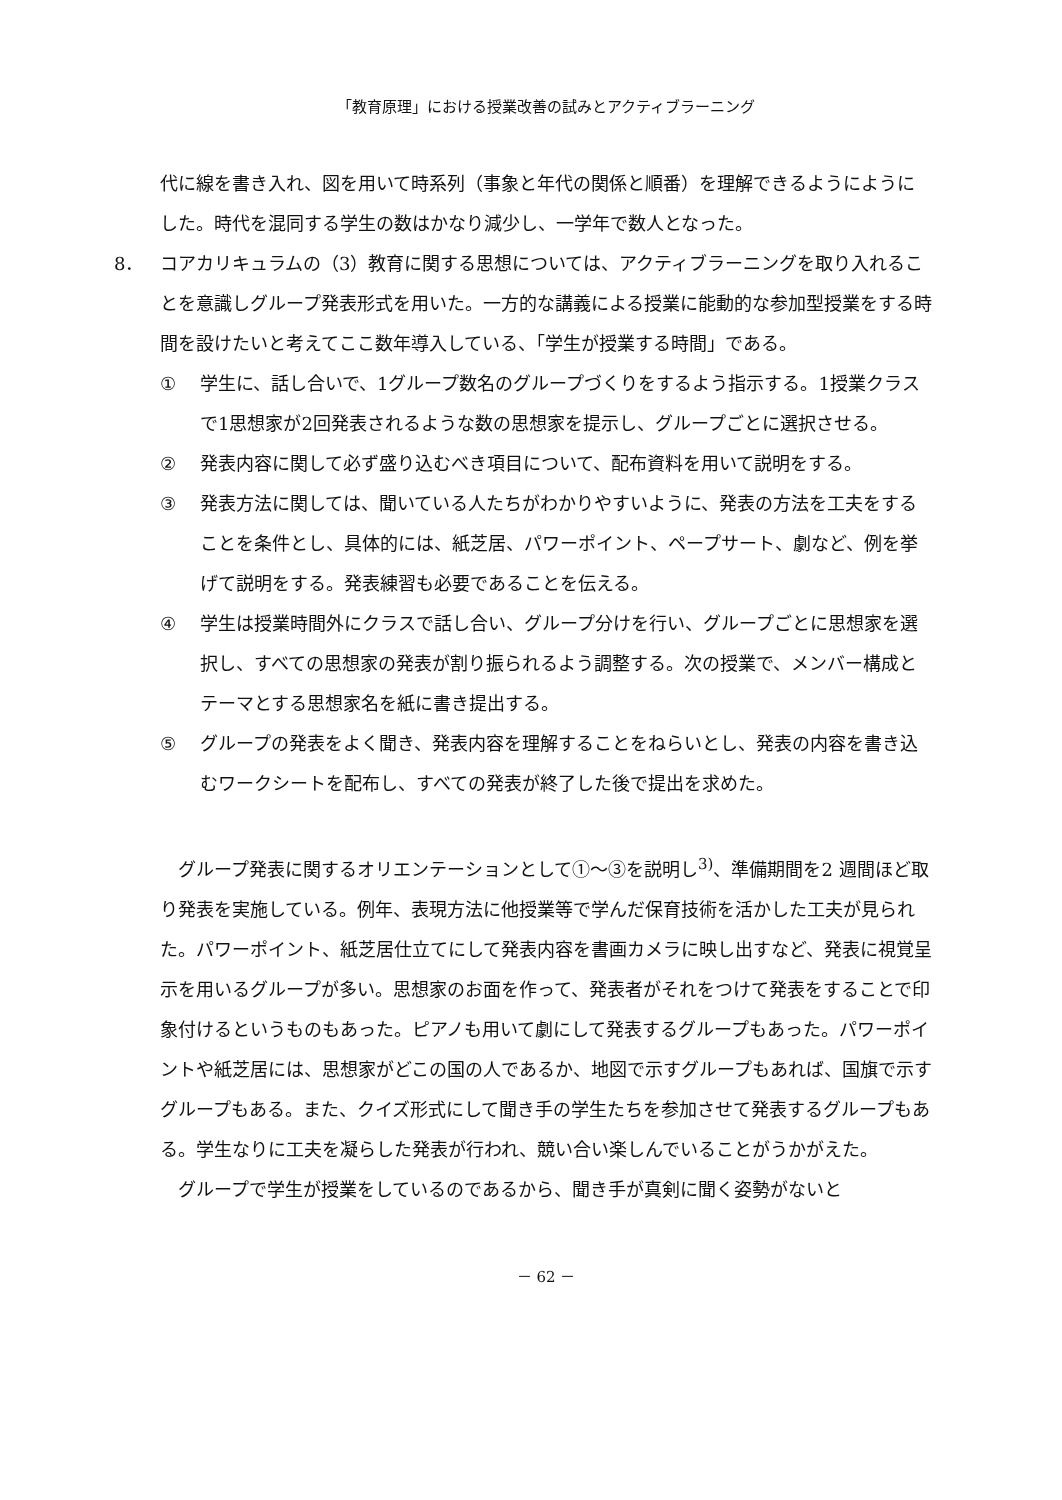「教育原理」における授業改善の試みとアクティブラーニング
代に線を書き入れ、図を用いて時系列（事象と年代の関係と順番）を理解できるようにようにした。時代を混同する学生の数はかなり減少し、一学年で数人となった。
8． コアカリキュラムの（3）教育に関する思想については、アクティブラーニングを取り入れることを意識しグループ発表形式を用いた。一方的な講義による授業に能動的な参加型授業をする時間を設けたいと考えてここ数年導入している、「学生が授業する時間」である。
① 学生に、話し合いで、1グループ数名のグループづくりをするよう指示する。1授業クラスで1思想家が2回発表されるような数の思想家を提示し、グループごとに選択させる。
② 発表内容に関して必ず盛り込むべき項目について、配布資料を用いて説明をする。
③ 発表方法に関しては、聞いている人たちがわかりやすいように、発表の方法を工夫をすることを条件とし、具体的には、紙芝居、パワーポイント、ペープサート、劇など、例を挙げて説明をする。発表練習も必要であることを伝える。
④ 学生は授業時間外にクラスで話し合い、グループ分けを行い、グループごとに思想家を選択し、すべての思想家の発表が割り振られるよう調整する。次の授業で、メンバー構成とテーマとする思想家名を紙に書き提出する。
⑤ グループの発表をよく聞き、発表内容を理解することをねらいとし、発表の内容を書き込むワークシートを配布し、すべての発表が終了した後で提出を求めた。
　グループ発表に関するオリエンテーションとして①～③を説明し<sup>3)</sup>、準備期間を2 週間ほど取り発表を実施している。例年、表現方法に他授業等で学んだ保育技術を活かした工夫が見られた。パワーポイント、紙芝居仕立てにして発表内容を書画カメラに映し出すなど、発表に視覚呈示を用いるグループが多い。思想家のお面を作って、発表者がそれをつけて発表をすることで印象付けるというものもあった。ピアノも用いて劇にして発表するグループもあった。パワーポイントや紙芝居には、思想家がどこの国の人であるか、地図で示すグループもあれば、国旗で示すグループもある。また、クイズ形式にして聞き手の学生たちを参加させて発表するグループもある。学生なりに工夫を凝らした発表が行われ、競い合い楽しんでいることがうかがえた。
　グループで学生が授業をしているのであるから、聞き手が真剣に聞く姿勢がないと
－ 62 －